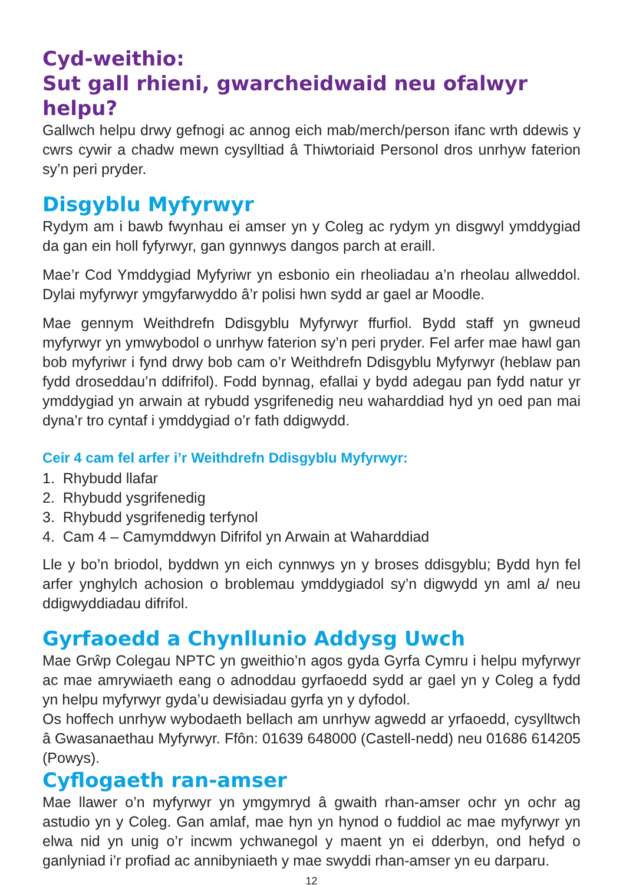Cyd-weithio:
Sut gall rhieni, gwarcheidwaid neu ofalwyr helpu?
Gallwch helpu drwy gefnogi ac annog eich mab/merch/person ifanc wrth ddewis y cwrs cywir a chadw mewn cysylltiad â Thiwtoriaid Personol dros unrhyw faterion sy’n peri pryder.
Disgyblu Myfyrwyr
Rydym am i bawb fwynhau ei amser yn y Coleg ac rydym yn disgwyl ymddygiad da gan ein holl fyfyrwyr, gan gynnwys dangos parch at eraill.
Mae’r Cod Ymddygiad Myfyriwr yn esbonio ein rheoliadau a’n rheolau allweddol. Dylai myfyrwyr ymgyfarwyddo â’r polisi hwn sydd ar gael ar Moodle.
Mae gennym Weithdrefn Ddisgyblu Myfyrwyr ffurfiol. Bydd staff yn gwneud myfyrwyr yn ymwybodol o unrhyw faterion sy’n peri pryder. Fel arfer mae hawl gan bob myfyriwr i fynd drwy bob cam o’r Weithdrefn Ddisgyblu Myfyrwyr (heblaw pan fydd droseddau’n ddifrifol). Fodd bynnag, efallai y bydd adegau pan fydd natur yr ymddygiad yn arwain at rybudd ysgrifenedig neu waharddiad hyd yn oed pan mai dyna’r tro cyntaf i ymddygiad o’r fath ddigwydd.
Ceir 4 cam fel arfer i’r Weithdrefn Ddisgyblu Myfyrwyr:
1. Rhybudd llafar
2. Rhybudd ysgrifenedig
3. Rhybudd ysgrifenedig terfynol
4. Cam 4 – Camymddwyn Difrifol yn Arwain at Waharddiad
Lle y bo’n briodol, byddwn yn eich cynnwys yn y broses ddisgyblu; Bydd hyn fel arfer ynghylch achosion o broblemau ymddygiadol sy’n digwydd yn aml a/ neu ddigwyddiadau difrifol.
Gyrfaoedd a Chynllunio Addysg Uwch
Mae Grŵp Colegau NPTC yn gweithio’n agos gyda Gyrfa Cymru i helpu myfyrwyr ac mae amrywiaeth eang o adnoddau gyrfaoedd sydd ar gael yn y Coleg a fydd yn helpu myfyrwyr gyda’u dewisiadau gyrfa yn y dyfodol.
Os hoffech unrhyw wybodaeth bellach am unrhyw agwedd ar yrfaoedd, cysylltwch â Gwasanaethau Myfyrwyr. Ffôn: 01639 648000 (Castell-nedd) neu 01686 614205 (Powys).
Cyflogaeth ran-amser
Mae llawer o’n myfyrwyr yn ymgymryd â gwaith rhan-amser ochr yn ochr ag astudio yn y Coleg. Gan amlaf, mae hyn yn hynod o fuddiol ac mae myfyrwyr yn elwa nid yn unig o’r incwm ychwanegol y maent yn ei dderbyn, ond hefyd o ganlyniad i’r profiad ac annibyniaeth y mae swyddi rhan-amser yn eu darparu.
12